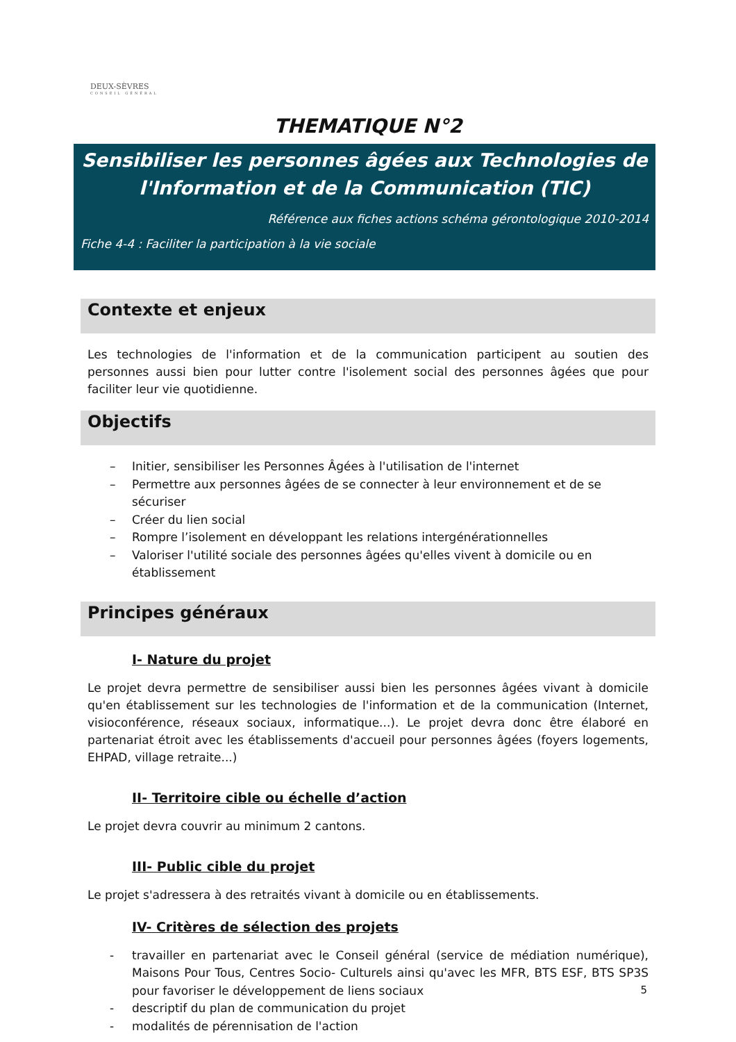DEUX-SÈVRES
CONSEIL GÉNÉRAL
THEMATIQUE N°2
Sensibiliser les personnes âgées aux Technologies de l'Information et de la Communication (TIC)
Référence aux fiches actions schéma gérontologique 2010-2014
Fiche 4-4 : Faciliter la participation à la vie sociale
Contexte et enjeux
Les technologies de l'information et de la communication participent au soutien des personnes aussi bien pour lutter contre l'isolement social des personnes âgées que pour faciliter leur vie quotidienne.
Objectifs
– Initier, sensibiliser les Personnes Âgées à l'utilisation de l'internet
– Permettre aux personnes âgées de se connecter à leur environnement et de se sécuriser
– Créer du lien social
– Rompre l’isolement en développant les relations intergénérationnelles
– Valoriser l'utilité sociale des personnes âgées qu'elles vivent à domicile ou en établissement
Principes généraux
I- Nature du projet
Le projet devra permettre de sensibiliser aussi bien les personnes âgées vivant à domicile qu'en établissement sur les technologies de l'information et de la communication (Internet, visioconférence, réseaux sociaux, informatique...). Le projet devra donc être élaboré en partenariat étroit avec les établissements d'accueil pour personnes âgées (foyers logements, EHPAD, village retraite...)
II- Territoire cible ou échelle d’action
Le projet devra couvrir au minimum 2 cantons.
III- Public cible du projet
Le projet s'adressera à des retraités vivant à domicile ou en établissements.
IV- Critères de sélection des projets
- travailler en partenariat avec le Conseil général (service de médiation numérique), Maisons Pour Tous, Centres Socio- Culturels ainsi qu'avec les MFR, BTS ESF, BTS SP3S pour favoriser le développement de liens sociaux
- descriptif du plan de communication du projet
- modalités de pérennisation de l'action
5